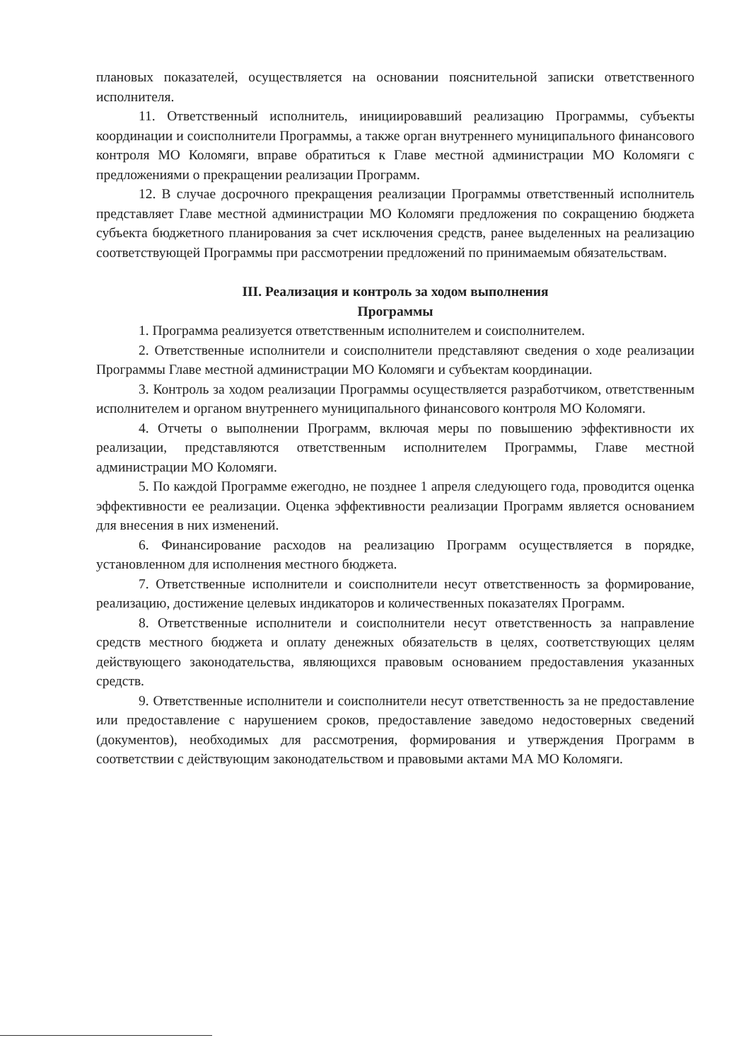плановых показателей, осуществляется на основании пояснительной записки ответственного исполнителя.
11. Ответственный исполнитель, инициировавший реализацию Программы, субъекты координации и соисполнители Программы, а также орган внутреннего муниципального финансового контроля МО Коломяги, вправе обратиться к Главе местной администрации МО Коломяги с предложениями о прекращении реализации Программ.
12. В случае досрочного прекращения реализации Программы ответственный исполнитель представляет Главе местной администрации МО Коломяги предложения по сокращению бюджета субъекта бюджетного планирования за счет исключения средств, ранее выделенных на реализацию соответствующей Программы при рассмотрении предложений по принимаемым обязательствам.
III. Реализация и контроль за ходом выполнения
Программы
1. Программа реализуется ответственным исполнителем и соисполнителем.
2. Ответственные исполнители и соисполнители представляют сведения о ходе реализации Программы Главе местной администрации МО Коломяги и субъектам координации.
3. Контроль за ходом реализации Программы осуществляется разработчиком, ответственным исполнителем и органом внутреннего муниципального финансового контроля МО Коломяги.
4. Отчеты о выполнении Программ, включая меры по повышению эффективности их реализации, представляются ответственным исполнителем Программы, Главе местной администрации МО Коломяги.
5. По каждой Программе ежегодно, не позднее 1 апреля следующего года, проводится оценка эффективности ее реализации. Оценка эффективности реализации Программ является основанием для внесения в них изменений.
6. Финансирование расходов на реализацию Программ осуществляется в порядке, установленном для исполнения местного бюджета.
7. Ответственные исполнители и соисполнители несут ответственность за формирование, реализацию, достижение целевых индикаторов и количественных показателях Программ.
8. Ответственные исполнители и соисполнители несут ответственность за направление средств местного бюджета и оплату денежных обязательств в целях, соответствующих целям действующего законодательства, являющихся правовым основанием предоставления указанных средств.
9. Ответственные исполнители и соисполнители несут ответственность за не предоставление или предоставление с нарушением сроков, предоставление заведомо недостоверных сведений (документов), необходимых для рассмотрения, формирования и утверждения Программ в соответствии с действующим законодательством и правовыми актами МА МО Коломяги.